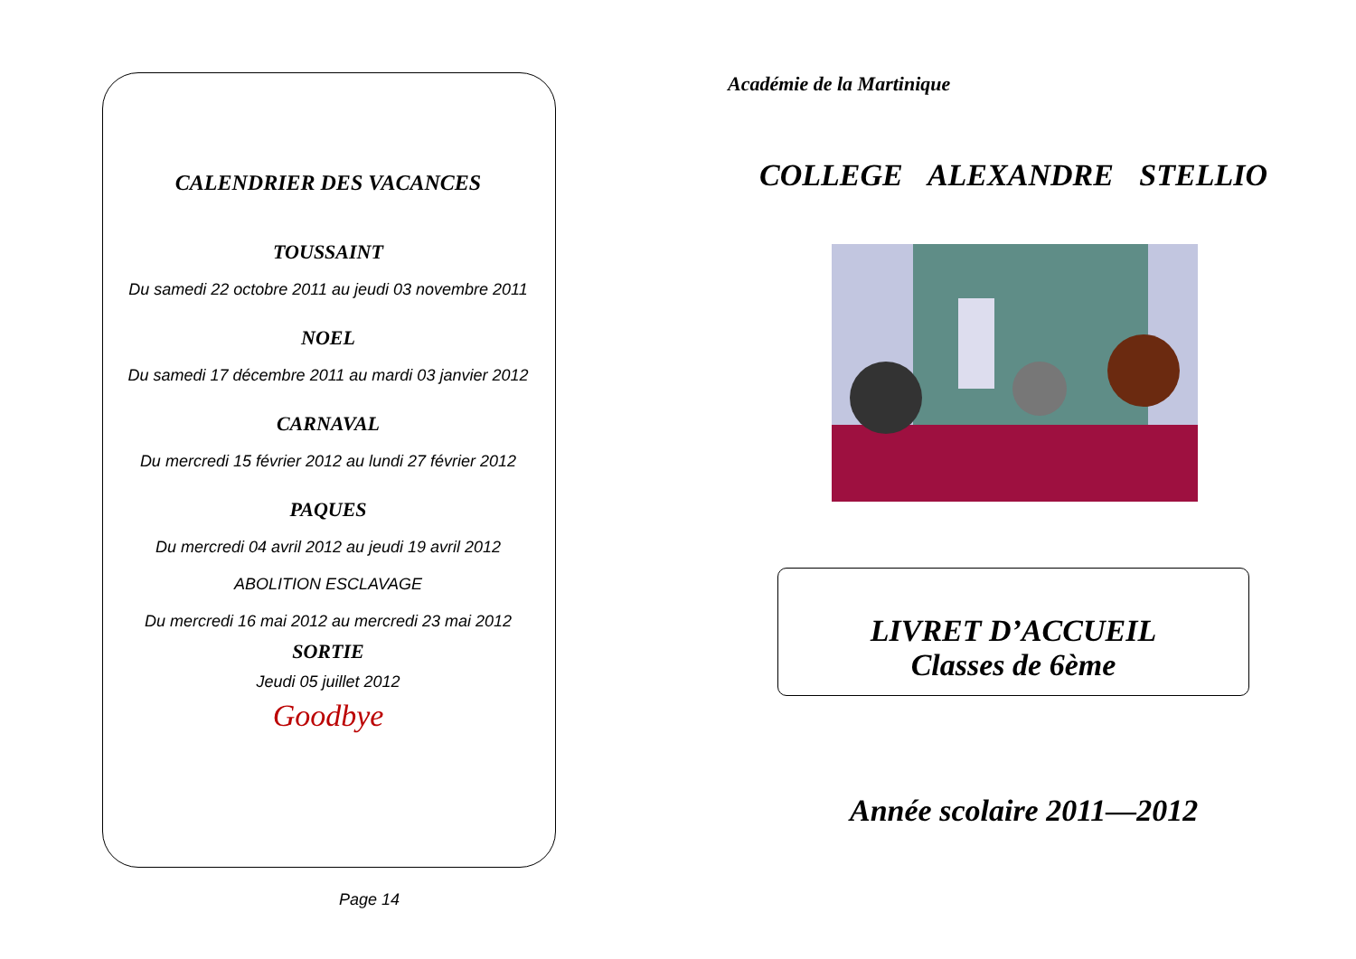CALENDRIER DES VACANCES
TOUSSAINT
Du samedi 22 octobre 2011 au jeudi 03 novembre 2011
NOEL
Du samedi 17 décembre 2011 au mardi 03 janvier 2012
CARNAVAL
Du mercredi 15 février 2012 au lundi 27 février 2012
PAQUES
Du mercredi 04 avril 2012 au jeudi 19 avril 2012
ABOLITION ESCLAVAGE
Du mercredi 16 mai 2012 au mercredi 23 mai 2012
SORTIE
Jeudi 05 juillet 2012
Goodbye
Page 14
Académie de la Martinique
COLLEGE ALEXANDRE STELLIO
LIVRET D’ACCUEIL
Classes de 6ème
Année scolaire 2011—2012